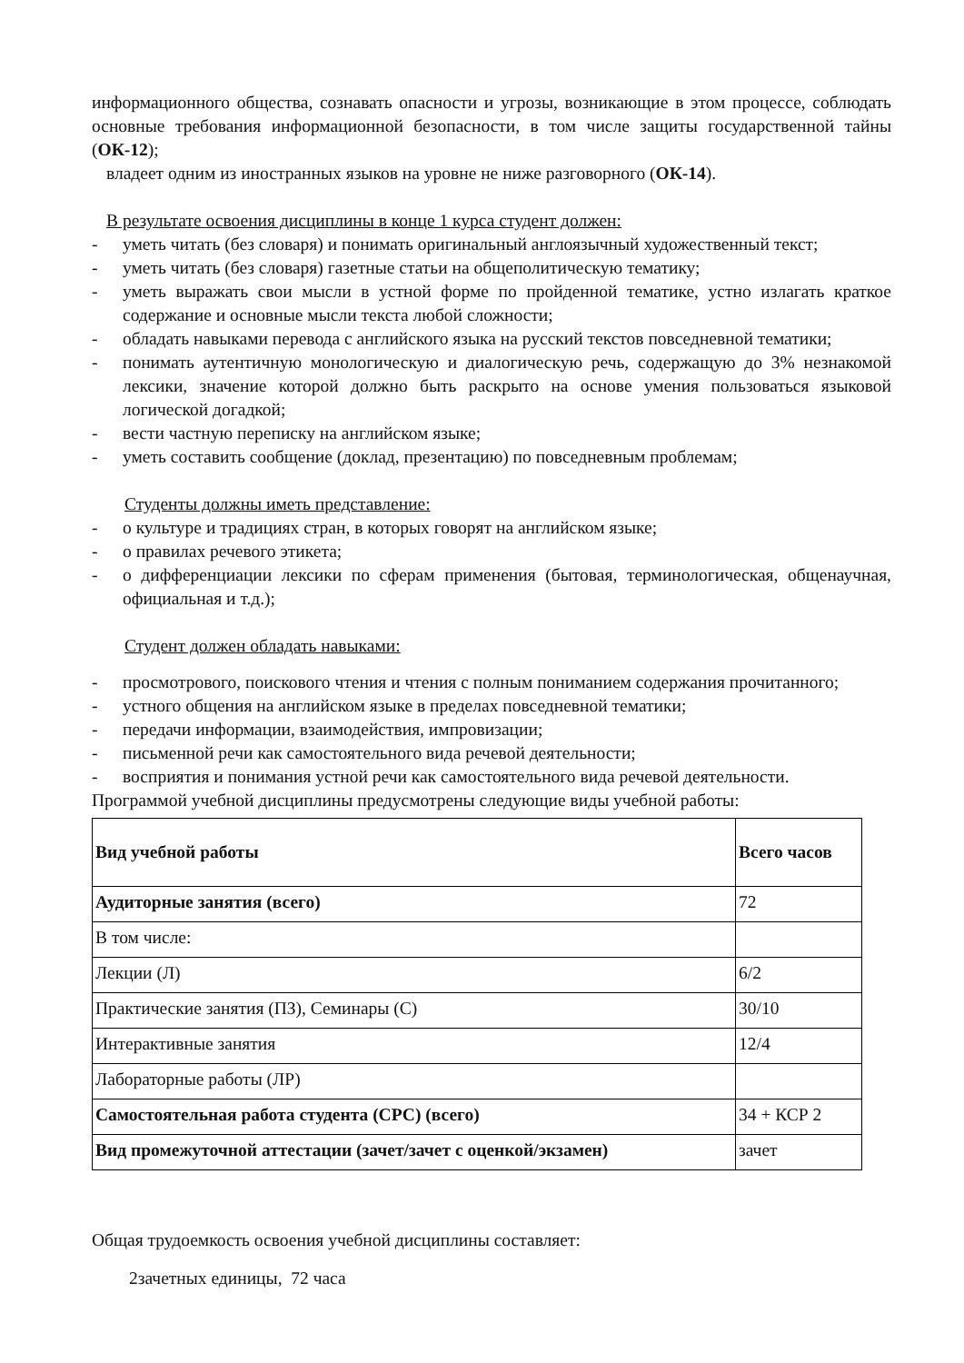информационного общества, сознавать опасности и угрозы, возникающие в этом процессе, соблюдать основные требования информационной безопасности, в том числе защиты государственной тайны (ОК-12);
владеет одним из иностранных языков на уровне не ниже разговорного (ОК-14).
В результате освоения дисциплины в конце 1 курса студент должен:
- уметь читать (без словаря) и понимать оригинальный англоязычный художественный текст;
- уметь читать (без словаря) газетные статьи на общеполитическую тематику;
- уметь выражать свои мысли в устной форме по пройденной тематике, устно излагать краткое содержание и основные мысли текста любой сложности;
- обладать навыками перевода с английского языка на русский текстов повседневной тематики;
- понимать аутентичную монологическую и диалогическую речь, содержащую до 3% незнакомой лексики, значение которой должно быть раскрыто на основе умения пользоваться языковой логической догадкой;
- вести частную переписку на английском языке;
- уметь составить сообщение (доклад, презентацию) по повседневным проблемам;
Студенты должны иметь представление:
- о культуре и традициях стран, в которых говорят на английском языке;
- о правилах речевого этикета;
- о дифференциации лексики по сферам применения (бытовая, терминологическая, общенаучная, официальная и т.д.);
Студент должен обладать навыками:
- просмотрового, поискового чтения и чтения с полным пониманием содержания прочитанного;
- устного общения на английском языке в пределах повседневной тематики;
- передачи информации, взаимодействия, импровизации;
- письменной речи как самостоятельного вида речевой деятельности;
- восприятия и понимания устной речи как самостоятельного вида речевой деятельности.
Программой учебной дисциплины предусмотрены следующие виды учебной работы:
| Вид учебной работы | Всего часов |
| Аудиторные занятия (всего) | 72 |
| В том числе: | |
| Лекции (Л) | 6/2 |
| Практические занятия (ПЗ), Семинары (С) | 30/10 |
| Интерактивные занятия | 12/4 |
| Лабораторные работы (ЛР) | |
| Самостоятельная работа студента (СРС) (всего) | 34 + КСР 2 |
| Вид промежуточной аттестации (зачет/зачет с оценкой/экзамен) | зачет |
Общая трудоемкость освоения учебной дисциплины составляет:
2зачетных единицы, 72 часа